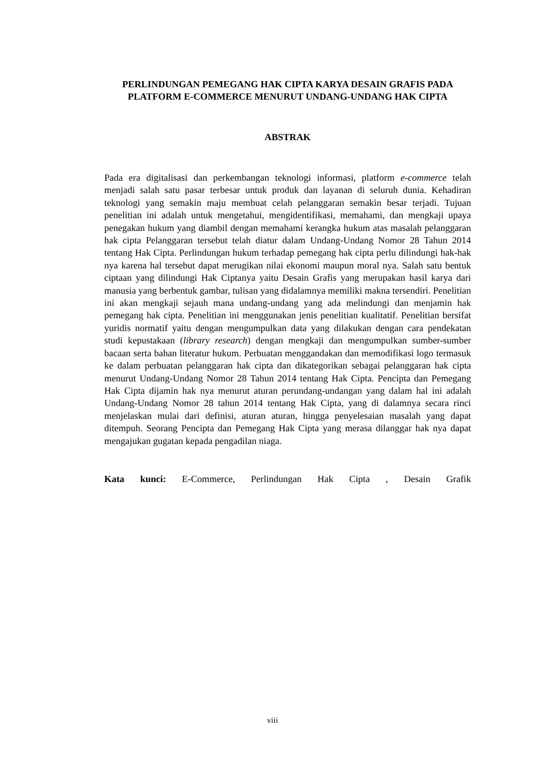PERLINDUNGAN PEMEGANG HAK CIPTA KARYA DESAIN GRAFIS PADA PLATFORM E-COMMERCE MENURUT UNDANG-UNDANG HAK CIPTA
ABSTRAK
Pada era digitalisasi dan perkembangan teknologi informasi, platform e-commerce telah menjadi salah satu pasar terbesar untuk produk dan layanan di seluruh dunia. Kehadiran teknologi yang semakin maju membuat celah pelanggaran semakin besar terjadi. Tujuan penelitian ini adalah untuk mengetahui, mengidentifikasi, memahami, dan mengkaji upaya penegakan hukum yang diambil dengan memahami kerangka hukum atas masalah pelanggaran hak cipta Pelanggaran tersebut telah diatur dalam Undang-Undang Nomor 28 Tahun 2014 tentang Hak Cipta. Perlindungan hukum terhadap pemegang hak cipta perlu dilindungi hak-hak nya karena hal tersebut dapat merugikan nilai ekonomi maupun moral nya. Salah satu bentuk ciptaan yang dilindungi Hak Ciptanya yaitu Desain Grafis yang merupakan hasil karya dari manusia yang berbentuk gambar, tulisan yang didalamnya memiliki makna tersendiri. Penelitian ini akan mengkaji sejauh mana undang-undang yang ada melindungi dan menjamin hak pemegang hak cipta. Penelitian ini menggunakan jenis penelitian kualitatif. Penelitian bersifat yuridis normatif yaitu dengan mengumpulkan data yang dilakukan dengan cara pendekatan studi kepustakaan (library research) dengan mengkaji dan mengumpulkan sumber-sumber bacaan serta bahan literatur hukum. Perbuatan menggandakan dan memodifikasi logo termasuk ke dalam perbuatan pelanggaran hak cipta dan dikategorikan sebagai pelanggaran hak cipta menurut Undang-Undang Nomor 28 Tahun 2014 tentang Hak Cipta. Pencipta dan Pemegang Hak Cipta dijamin hak nya menurut aturan perundang-undangan yang dalam hal ini adalah Undang-Undang Nomor 28 tahun 2014 tentang Hak Cipta, yang di dalamnya secara rinci menjelaskan mulai dari definisi, aturan aturan, hingga penyelesaian masalah yang dapat ditempuh. Seorang Pencipta dan Pemegang Hak Cipta yang merasa dilanggar hak nya dapat mengajukan gugatan kepada pengadilan niaga.
Kata kunci: E-Commerce, Perlindungan Hak Cipta , Desain Grafik
viii